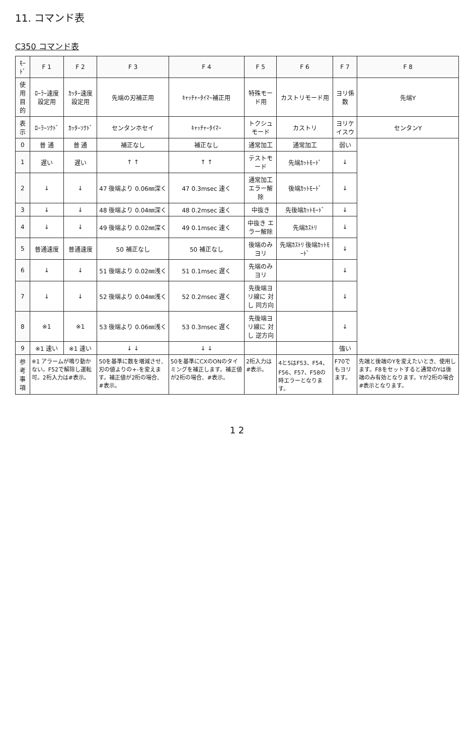11. コマンド表
C350 コマンド表
| ﾓｰﾄﾞ | F 1 | F 2 | F 3 | F 4 | F 5 | F 6 | F 7 | F 8 |
| --- | --- | --- | --- | --- | --- | --- | --- | --- |
| 使用目的 | ﾛｰﾗｰ速度設定用 | ｶｯﾀｰ速度設定用 | 先端の刃補正用 | ｷｬｯﾁｬｰﾀｲﾏｰ補正用 | 特殊モード用 | カストリモード用 | ヨリ係数 | 先端Y |
| 表示 | ﾛｰﾗｰｿｸﾄﾞ | ｶｯﾀｰｿｸﾄﾞ | センタンホセイ | ｷｬｯﾁｬｰﾀｲﾏｰ | トクシュモード | カストリ | ヨリケイスウ | センタンY |
| 0 | 普 通 | 普 通 | 補正なし | 補正なし | 通常加工 | 通常加工 | 弱い | |
| 1 | 遅い | 遅い | ↑ ↑ | ↑ ↑ | テストモード | 先端ｶｯﾄﾓｰﾄﾞ | ↓ | |
| 2 | ↓ | ↓ | 47 後端より 0.06㎜深く | 47 0.3msec 速く | 通常加工 エラー解除 | 後端ｶｯﾄﾓｰﾄﾞ | ↓ | |
| 3 | ↓ | ↓ | 48 後端より 0.04㎜深く | 48 0.2msec 速く | 中抜き | 先後端ｶｯﾄﾓｰﾄﾞ | ↓ | |
| 4 | ↓ | ↓ | 49 後端より 0.02㎜深く | 49 0.1msec 速く | 中抜き エラー解除 | 先端ｶｽﾄﾘ | ↓ | |
| 5 | 普通速度 | 普通速度 | 50 補正なし | 50 補正なし | 後端のみヨリ | 先端ｶｽﾄﾘ 後端ｶｯﾄﾓｰﾄﾞ | ↓ | |
| 6 | ↓ | ↓ | 51 後端より 0.02㎜浅く | 51 0.1msec 遅く | 先端のみヨリ | | ↓ | |
| 7 | ↓ | ↓ | 52 後端より 0.04㎜浅く | 52 0.2msec 遅く | 先後端ヨリ線に 対し 同方向 | | ↓ | |
| 8 | ※1 | ※1 | 53 後端より 0.06㎜浅く | 53 0.3msec 遅く | 先後端ヨリ線に 対し 逆方向 | | ↓ | |
| 9 | ※1 速い | ※1 速い | ↓ ↓ | ↓ ↓ | | | 強い | |
| 参考事項 | ※1 アラームが鳴り動かない。F52で解除し運転可。2桁入力は#表示。 | | 50を基準に数を増減させ、刃の値よりの+-を変えます。補正値が2桁の場合、#表示。 | 50を基準にCXのONのタイミングを補正します。補正値が2桁の場合、#表示。 | 2桁入力は#表示。 | 4と5はF53、F54、F56、F57、F58の時エラーとなります。 | F70でもヨリます。 | 先端と後端のYを変えたいとき、使用します。F8をセットすると通常のYは後端のみ有効となります。Yが2桁の場合#表示となります。 |
1 2